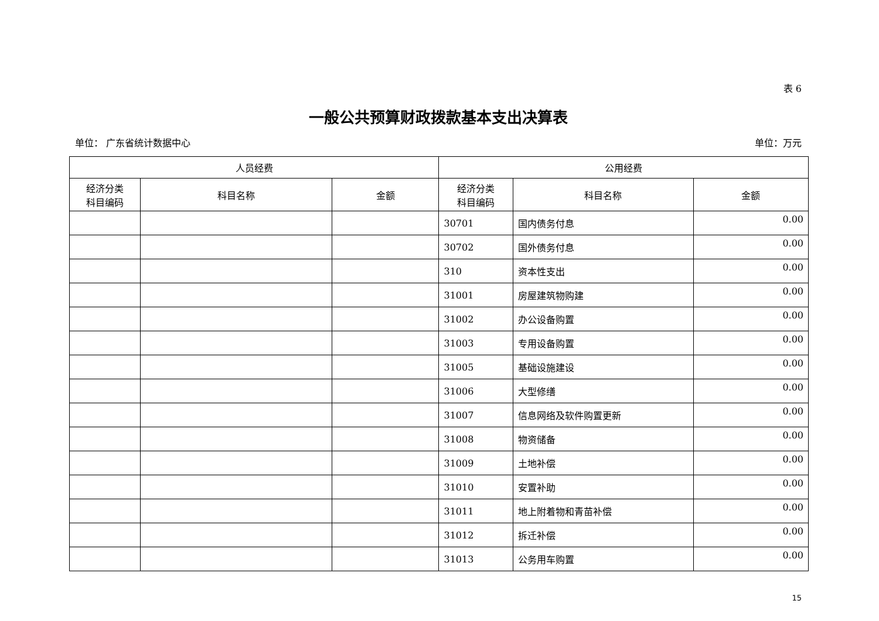表 6
一般公共预算财政拨款基本支出决算表
单位： 广东省统计数据中心 单位：万元
| 人员经费 | | | 公用经费 | | |
| --- | --- | --- | --- | --- | --- |
| 经济分类 科目编码 | 科目名称 | 金额 | 经济分类 科目编码 | 科目名称 | 金额 |
| | | | 30701 | 国内债务付息 | 0.00 |
| | | | 30702 | 国外债务付息 | 0.00 |
| | | | 310 | 资本性支出 | 0.00 |
| | | | 31001 | 房屋建筑物购建 | 0.00 |
| | | | 31002 | 办公设备购置 | 0.00 |
| | | | 31003 | 专用设备购置 | 0.00 |
| | | | 31005 | 基础设施建设 | 0.00 |
| | | | 31006 | 大型修缮 | 0.00 |
| | | | 31007 | 信息网络及软件购置更新 | 0.00 |
| | | | 31008 | 物资储备 | 0.00 |
| | | | 31009 | 土地补偿 | 0.00 |
| | | | 31010 | 安置补助 | 0.00 |
| | | | 31011 | 地上附着物和青苗补偿 | 0.00 |
| | | | 31012 | 拆迁补偿 | 0.00 |
| | | | 31013 | 公务用车购置 | 0.00 |
15